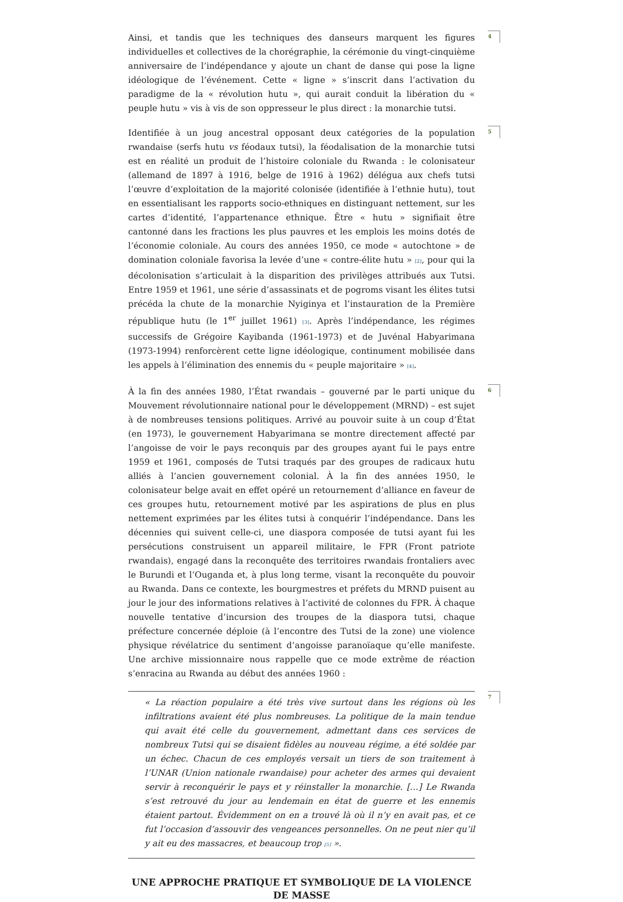Ainsi, et tandis que les techniques des danseurs marquent les figures individuelles et collectives de la chorégraphie, la cérémonie du vingt-cinquième anniversaire de l’indépendance y ajoute un chant de danse qui pose la ligne idéologique de l’événement. Cette « ligne » s’inscrit dans l’activation du paradigme de la « révolution hutu », qui aurait conduit la libération du « peuple hutu » vis à vis de son oppresseur le plus direct : la monarchie tutsi.
4
Identifiée à un joug ancestral opposant deux catégories de la population rwandaise (serfs hutu vs féodaux tutsi), la féodalisation de la monarchie tutsi est en réalité un produit de l’histoire coloniale du Rwanda : le colonisateur (allemand de 1897 à 1916, belge de 1916 à 1962) délégua aux chefs tutsi l’œuvre d’exploitation de la majorité colonisée (identifiée à l’ethnie hutu), tout en essentialisant les rapports socio-ethniques en distinguant nettement, sur les cartes d’identité, l’appartenance ethnique. Être « hutu » signifiait être cantonné dans les fractions les plus pauvres et les emplois les moins dotés de l’économie coloniale. Au cours des années 1950, ce mode « autochtone » de domination coloniale favorisa la levée d’une « contre-élite hutu » [2], pour qui la décolonisation s’articulait à la disparition des privilèges attribués aux Tutsi. Entre 1959 et 1961, une série d’assassinats et de pogroms visant les élites tutsi précéda la chute de la monarchie Nyiginya et l’instauration de la Première république hutu (le 1<sup>er</sup> juillet 1961) [3]. Après l’indépendance, les régimes successifs de Grégoire Kayibanda (1961-1973) et de Juvénal Habyarimana (1973-1994) renforcèrent cette ligne idéologique, continument mobilisée dans les appels à l’élimination des ennemis du « peuple majoritaire » [4].
5
À la fin des années 1980, l’État rwandais – gouverné par le parti unique du Mouvement révolutionnaire national pour le développement (MRND) – est sujet à de nombreuses tensions politiques. Arrivé au pouvoir suite à un coup d’État (en 1973), le gouvernement Habyarimana se montre directement affecté par l’angoisse de voir le pays reconquis par des groupes ayant fui le pays entre 1959 et 1961, composés de Tutsi traqués par des groupes de radicaux hutu alliés à l’ancien gouvernement colonial. À la fin des années 1950, le colonisateur belge avait en effet opéré un retournement d’alliance en faveur de ces groupes hutu, retournement motivé par les aspirations de plus en plus nettement exprimées par les élites tutsi à conquérir l’indépendance. Dans les décennies qui suivent celle-ci, une diaspora composée de tutsi ayant fui les persécutions construisent un appareil militaire, le FPR (Front patriote rwandais), engagé dans la reconquête des territoires rwandais frontaliers avec le Burundi et l’Ouganda et, à plus long terme, visant la reconquête du pouvoir au Rwanda. Dans ce contexte, les bourgmestres et préfets du MRND puisent au jour le jour des informations relatives à l’activité de colonnes du FPR. À chaque nouvelle tentative d’incursion des troupes de la diaspora tutsi, chaque préfecture concernée déploie (à l’encontre des Tutsi de la zone) une violence physique révélatrice du sentiment d’angoisse paranoïaque qu’elle manifeste. Une archive missionnaire nous rappelle que ce mode extrême de réaction s’enracina au Rwanda au début des années 1960 :
6
« La réaction populaire a été très vive surtout dans les régions où les infiltrations avaient été plus nombreuses. La politique de la main tendue qui avait été celle du gouvernement, admettant dans ces services de nombreux Tutsi qui se disaient fidèles au nouveau régime, a été soldée par un échec. Chacun de ces employés versait un tiers de son traitement à l’UNAR (Union nationale rwandaise) pour acheter des armes qui devaient servir à reconquérir le pays et y réinstaller la monarchie. […] Le Rwanda s’est retrouvé du jour au lendemain en état de guerre et les ennemis étaient partout. Évidemment on en a trouvé là où il n’y en avait pas, et ce fut l’occasion d’assouvir des vengeances personnelles. On ne peut nier qu’il y ait eu des massacres, et beaucoup trop [5] ».
7
UNE APPROCHE PRATIQUE ET SYMBOLIQUE DE LA VIOLENCE DE MASSE